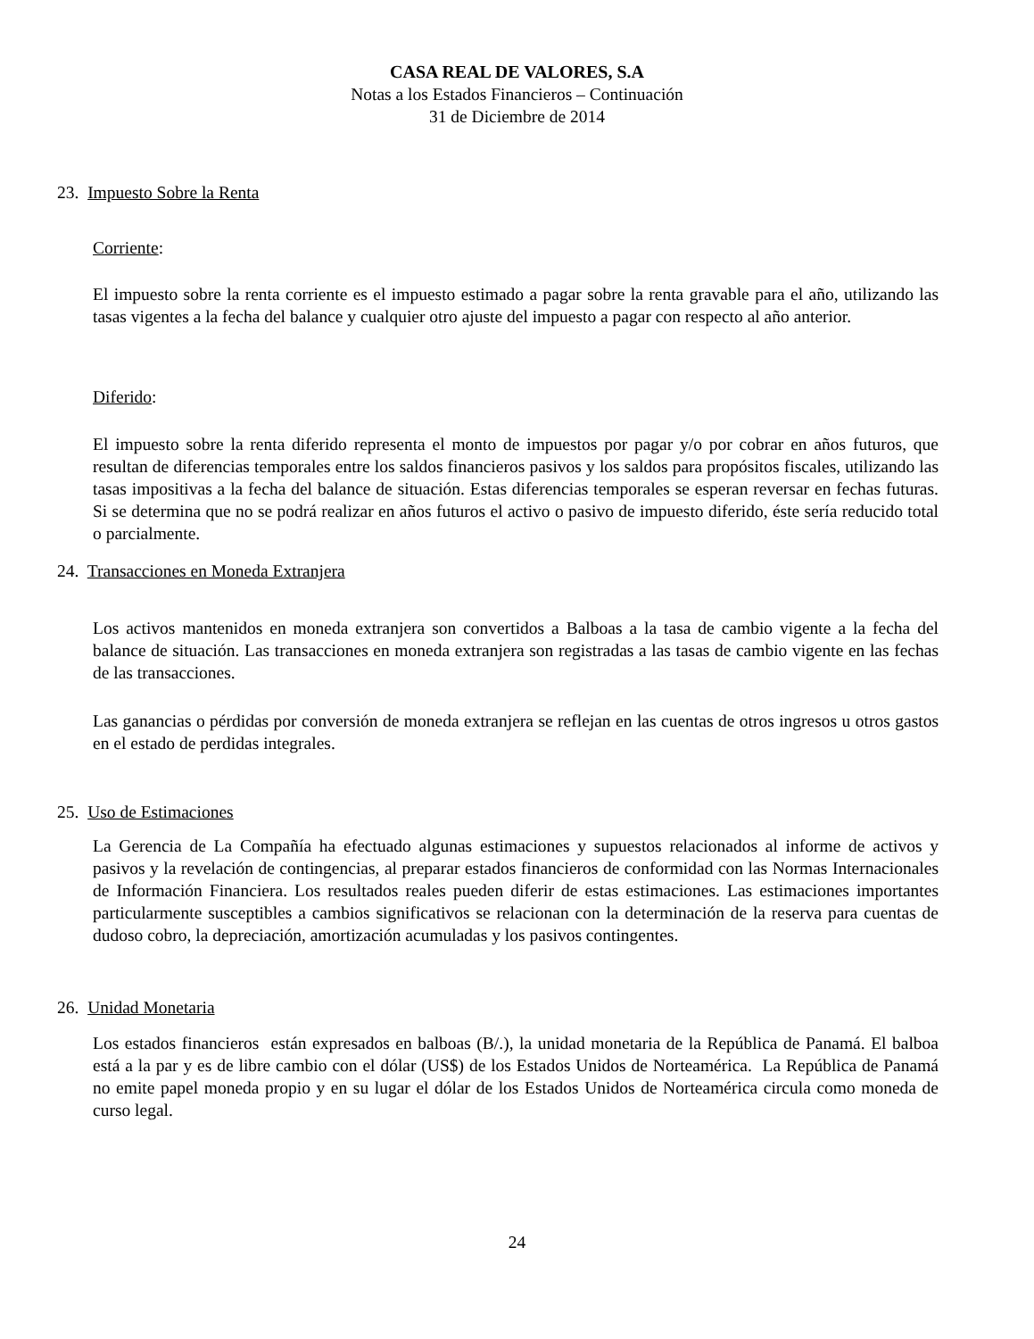CASA REAL DE VALORES, S.A
Notas a los Estados Financieros – Continuación
31 de Diciembre de 2014
23. Impuesto Sobre la Renta
Corriente:
El impuesto sobre la renta corriente es el impuesto estimado a pagar sobre la renta gravable para el año, utilizando las tasas vigentes a la fecha del balance y cualquier otro ajuste del impuesto a pagar con respecto al año anterior.
Diferido:
El impuesto sobre la renta diferido representa el monto de impuestos por pagar y/o por cobrar en años futuros, que resultan de diferencias temporales entre los saldos financieros pasivos y los saldos para propósitos fiscales, utilizando las tasas impositivas a la fecha del balance de situación. Estas diferencias temporales se esperan reversar en fechas futuras. Si se determina que no se podrá realizar en años futuros el activo o pasivo de impuesto diferido, éste sería reducido total o parcialmente.
24. Transacciones en Moneda Extranjera
Los activos mantenidos en moneda extranjera son convertidos a Balboas a la tasa de cambio vigente a la fecha del balance de situación. Las transacciones en moneda extranjera son registradas a las tasas de cambio vigente en las fechas de las transacciones.
Las ganancias o pérdidas por conversión de moneda extranjera se reflejan en las cuentas de otros ingresos u otros gastos en el estado de perdidas integrales.
25. Uso de Estimaciones
La Gerencia de La Compañía ha efectuado algunas estimaciones y supuestos relacionados al informe de activos y pasivos y la revelación de contingencias, al preparar estados financieros de conformidad con las Normas Internacionales de Información Financiera. Los resultados reales pueden diferir de estas estimaciones. Las estimaciones importantes particularmente susceptibles a cambios significativos se relacionan con la determinación de la reserva para cuentas de dudoso cobro, la depreciación, amortización acumuladas y los pasivos contingentes.
26. Unidad Monetaria
Los estados financieros están expresados en balboas (B/.), la unidad monetaria de la República de Panamá. El balboa está a la par y es de libre cambio con el dólar (US$) de los Estados Unidos de Norteamérica. La República de Panamá no emite papel moneda propio y en su lugar el dólar de los Estados Unidos de Norteamérica circula como moneda de curso legal.
24